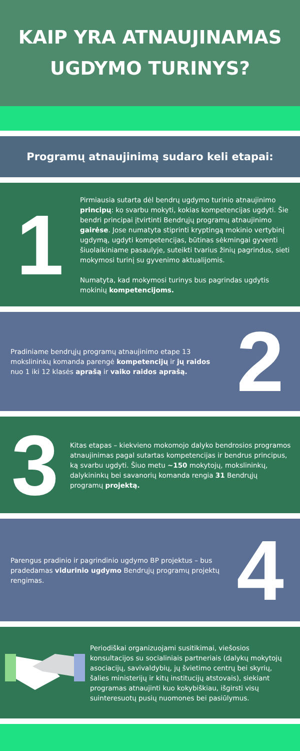KAIP YRA ATNAUJINAMAS
UGDYMO TURINYS?
Programų atnaujinimą sudaro keli etapai:
1
Pirmiausia sutarta dėl bendrų ugdymo turinio atnaujinimo principų: ko svarbu mokyti, kokias kompetencijas ugdyti. Šie bendri principai įtvirtinti Bendrųjų programų atnaujinimo gairėse. Jose numatyta stiprinti kryptingą mokinio vertybinį ugdymą, ugdyti kompetencijas, būtinas sėkmingai gyventi šiuolaikiniame pasaulyje, suteikti tvarius žinių pagrindus, sieti mokymosi turinį su gyvenimo aktualijomis.
Numatyta, kad mokymosi turinys bus pagrindas ugdytis mokinių kompetencijoms.
Pradiniame bendrųjų programų atnaujinimo etape 13 mokslininkų komanda parengė kompetencijų ir jų raidos nuo 1 iki 12 klasės aprašą ir vaiko raidos aprašą.
2
3
Kitas etapas – kiekvieno mokomojo dalyko bendrosios programos atnaujinimas pagal sutartas kompetencijas ir bendrus principus, ką svarbu ugdyti. Šiuo metu ~150 mokytojų, mokslininkų, dalykininkų bei savanorių komanda rengia 31 Bendrųjų programų projektą.
Parengus pradinio ir pagrindinio ugdymo BP projektus – bus pradedamas vidurinio ugdymo Bendrųjų programų projektų rengimas.
4
Periodiškai organizuojami susitikimai, viešosios konsultacijos su socialiniais partneriais (dalykų mokytojų asociacijų, savivaldybių, jų švietimo centrų bei skyrių, šalies ministerijų ir kitų institucijų atstovais), siekiant programas atnaujinti kuo kokybiškiau, išgirsti visų suinteresuotų pusių nuomones bei pasiūlymus.